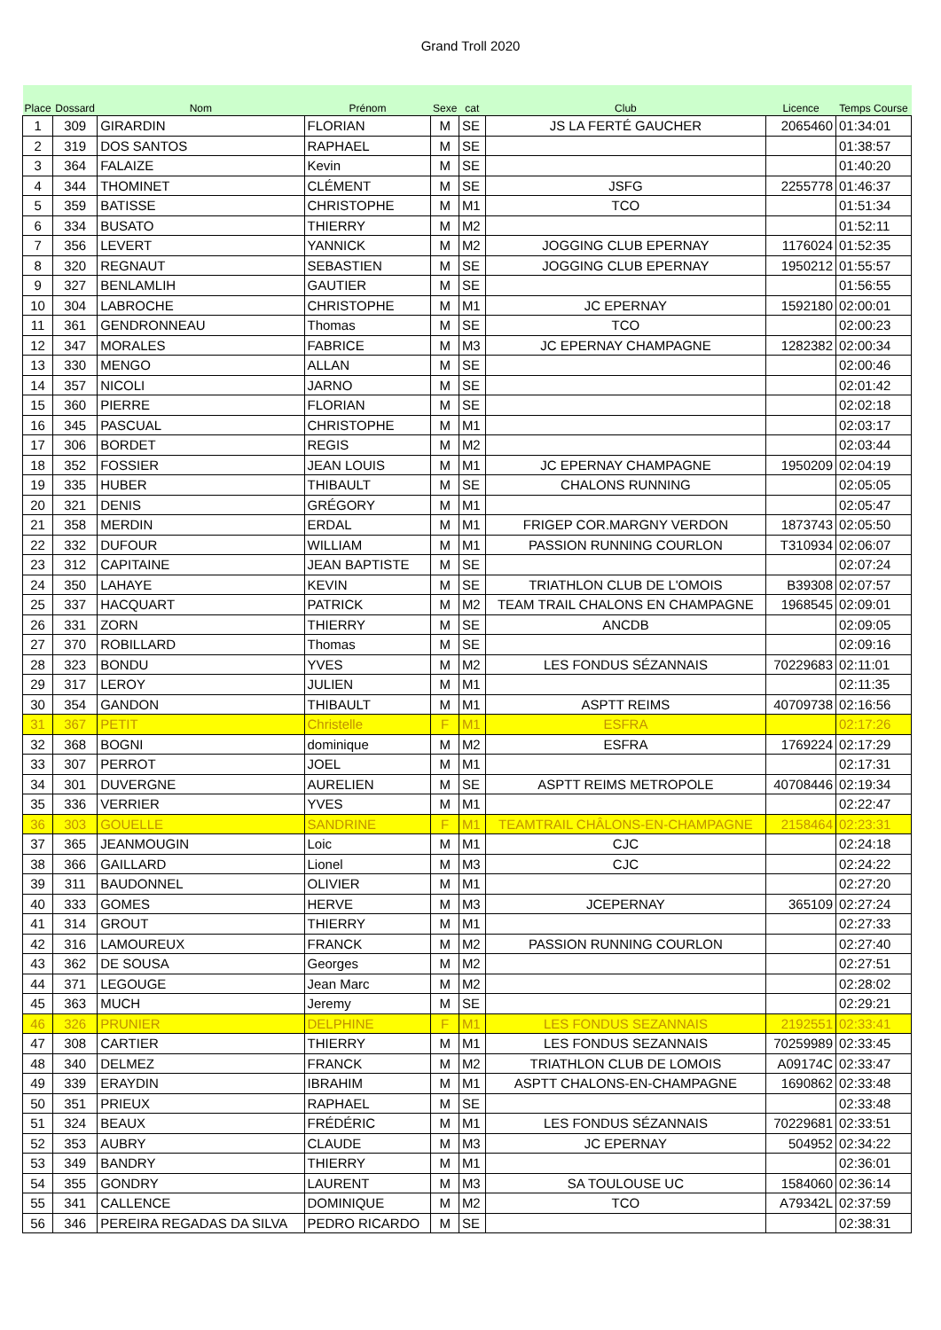Grand Troll 2020
| Place | Dossard | Nom | Prénom | Sexe | cat | Club | Licence | Temps Course |
| --- | --- | --- | --- | --- | --- | --- | --- | --- |
| 1 | 309 | GIRARDIN | FLORIAN | M | SE | JS LA FERTÉ GAUCHER | 2065460 | 01:34:01 |
| 2 | 319 | DOS SANTOS | RAPHAEL | M | SE | | | 01:38:57 |
| 3 | 364 | FALAIZE | Kevin | M | SE | | | 01:40:20 |
| 4 | 344 | THOMINET | CLÉMENT | M | SE | JSFG | 2255778 | 01:46:37 |
| 5 | 359 | BATISSE | CHRISTOPHE | M | M1 | TCO | | 01:51:34 |
| 6 | 334 | BUSATO | THIERRY | M | M2 | | | 01:52:11 |
| 7 | 356 | LEVERT | YANNICK | M | M2 | JOGGING CLUB EPERNAY | 1176024 | 01:52:35 |
| 8 | 320 | REGNAUT | SEBASTIEN | M | SE | JOGGING CLUB EPERNAY | 1950212 | 01:55:57 |
| 9 | 327 | BENLAMLIH | GAUTIER | M | SE | | | 01:56:55 |
| 10 | 304 | LABROCHE | CHRISTOPHE | M | M1 | JC EPERNAY | 1592180 | 02:00:01 |
| 11 | 361 | GENDRONNEAU | Thomas | M | SE | TCO | | 02:00:23 |
| 12 | 347 | MORALES | FABRICE | M | M3 | JC EPERNAY CHAMPAGNE | 1282382 | 02:00:34 |
| 13 | 330 | MENGO | ALLAN | M | SE | | | 02:00:46 |
| 14 | 357 | NICOLI | JARNO | M | SE | | | 02:01:42 |
| 15 | 360 | PIERRE | FLORIAN | M | SE | | | 02:02:18 |
| 16 | 345 | PASCUAL | CHRISTOPHE | M | M1 | | | 02:03:17 |
| 17 | 306 | BORDET | REGIS | M | M2 | | | 02:03:44 |
| 18 | 352 | FOSSIER | JEAN LOUIS | M | M1 | JC EPERNAY CHAMPAGNE | 1950209 | 02:04:19 |
| 19 | 335 | HUBER | THIBAULT | M | SE | CHALONS RUNNING | | 02:05:05 |
| 20 | 321 | DENIS | GRÉGORY | M | M1 | | | 02:05:47 |
| 21 | 358 | MERDIN | ERDAL | M | M1 | FRIGEP COR.MARGNY VERDON | 1873743 | 02:05:50 |
| 22 | 332 | DUFOUR | WILLIAM | M | M1 | PASSION RUNNING COURLON | T310934 | 02:06:07 |
| 23 | 312 | CAPITAINE | JEAN BAPTISTE | M | SE | | | 02:07:24 |
| 24 | 350 | LAHAYE | KEVIN | M | SE | TRIATHLON CLUB DE L'OMOIS | B39308 | 02:07:57 |
| 25 | 337 | HACQUART | PATRICK | M | M2 | TEAM TRAIL CHALONS EN CHAMPAGNE | 1968545 | 02:09:01 |
| 26 | 331 | ZORN | THIERRY | M | SE | ANCDB | | 02:09:05 |
| 27 | 370 | ROBILLARD | Thomas | M | SE | | | 02:09:16 |
| 28 | 323 | BONDU | YVES | M | M2 | LES FONDUS SÉZANNAIS | 70229683 | 02:11:01 |
| 29 | 317 | LEROY | JULIEN | M | M1 | | | 02:11:35 |
| 30 | 354 | GANDON | THIBAULT | M | M1 | ASPTT REIMS | 40709738 | 02:16:56 |
| 31 | 367 | PETIT | Christelle | F | M1 | ESFRA | | 02:17:26 |
| 32 | 368 | BOGNI | dominique | M | M2 | ESFRA | 1769224 | 02:17:29 |
| 33 | 307 | PERROT | JOEL | M | M1 | | | 02:17:31 |
| 34 | 301 | DUVERGNE | AURELIEN | M | SE | ASPTT REIMS METROPOLE | 40708446 | 02:19:34 |
| 35 | 336 | VERRIER | YVES | M | M1 | | | 02:22:47 |
| 36 | 303 | GOUELLE | SANDRINE | F | M1 | TEAMTRAIL CHÂLONS-EN-CHAMPAGNE | 2158464 | 02:23:31 |
| 37 | 365 | JEANMOUGIN | Loic | M | M1 | CJC | | 02:24:18 |
| 38 | 366 | GAILLARD | Lionel | M | M3 | CJC | | 02:24:22 |
| 39 | 311 | BAUDONNEL | OLIVIER | M | M1 | | | 02:27:20 |
| 40 | 333 | GOMES | HERVE | M | M3 | JCEPERNAY | 365109 | 02:27:24 |
| 41 | 314 | GROUT | THIERRY | M | M1 | | | 02:27:33 |
| 42 | 316 | LAMOUREUX | FRANCK | M | M2 | PASSION RUNNING COURLON | | 02:27:40 |
| 43 | 362 | DE SOUSA | Georges | M | M2 | | | 02:27:51 |
| 44 | 371 | LEGOUGE | Jean Marc | M | M2 | | | 02:28:02 |
| 45 | 363 | MUCH | Jeremy | M | SE | | | 02:29:21 |
| 46 | 326 | PRUNIER | DELPHINE | F | M1 | LES FONDUS SEZANNAIS | 2192551 | 02:33:41 |
| 47 | 308 | CARTIER | THIERRY | M | M1 | LES FONDUS SEZANNAIS | 70259989 | 02:33:45 |
| 48 | 340 | DELMEZ | FRANCK | M | M2 | TRIATHLON CLUB DE LOMOIS | A09174C | 02:33:47 |
| 49 | 339 | ERAYDIN | IBRAHIM | M | M1 | ASPTT CHALONS-EN-CHAMPAGNE | 1690862 | 02:33:48 |
| 50 | 351 | PRIEUX | RAPHAEL | M | SE | | | 02:33:48 |
| 51 | 324 | BEAUX | FRÉDÉRIC | M | M1 | LES FONDUS SÉZANNAIS | 70229681 | 02:33:51 |
| 52 | 353 | AUBRY | CLAUDE | M | M3 | JC EPERNAY | 504952 | 02:34:22 |
| 53 | 349 | BANDRY | THIERRY | M | M1 | | | 02:36:01 |
| 54 | 355 | GONDRY | LAURENT | M | M3 | SA TOULOUSE UC | 1584060 | 02:36:14 |
| 55 | 341 | CALLENCE | DOMINIQUE | M | M2 | TCO | A79342L | 02:37:59 |
| 56 | 346 | PEREIRA REGADAS DA SILVA | PEDRO RICARDO | M | SE | | | 02:38:31 |